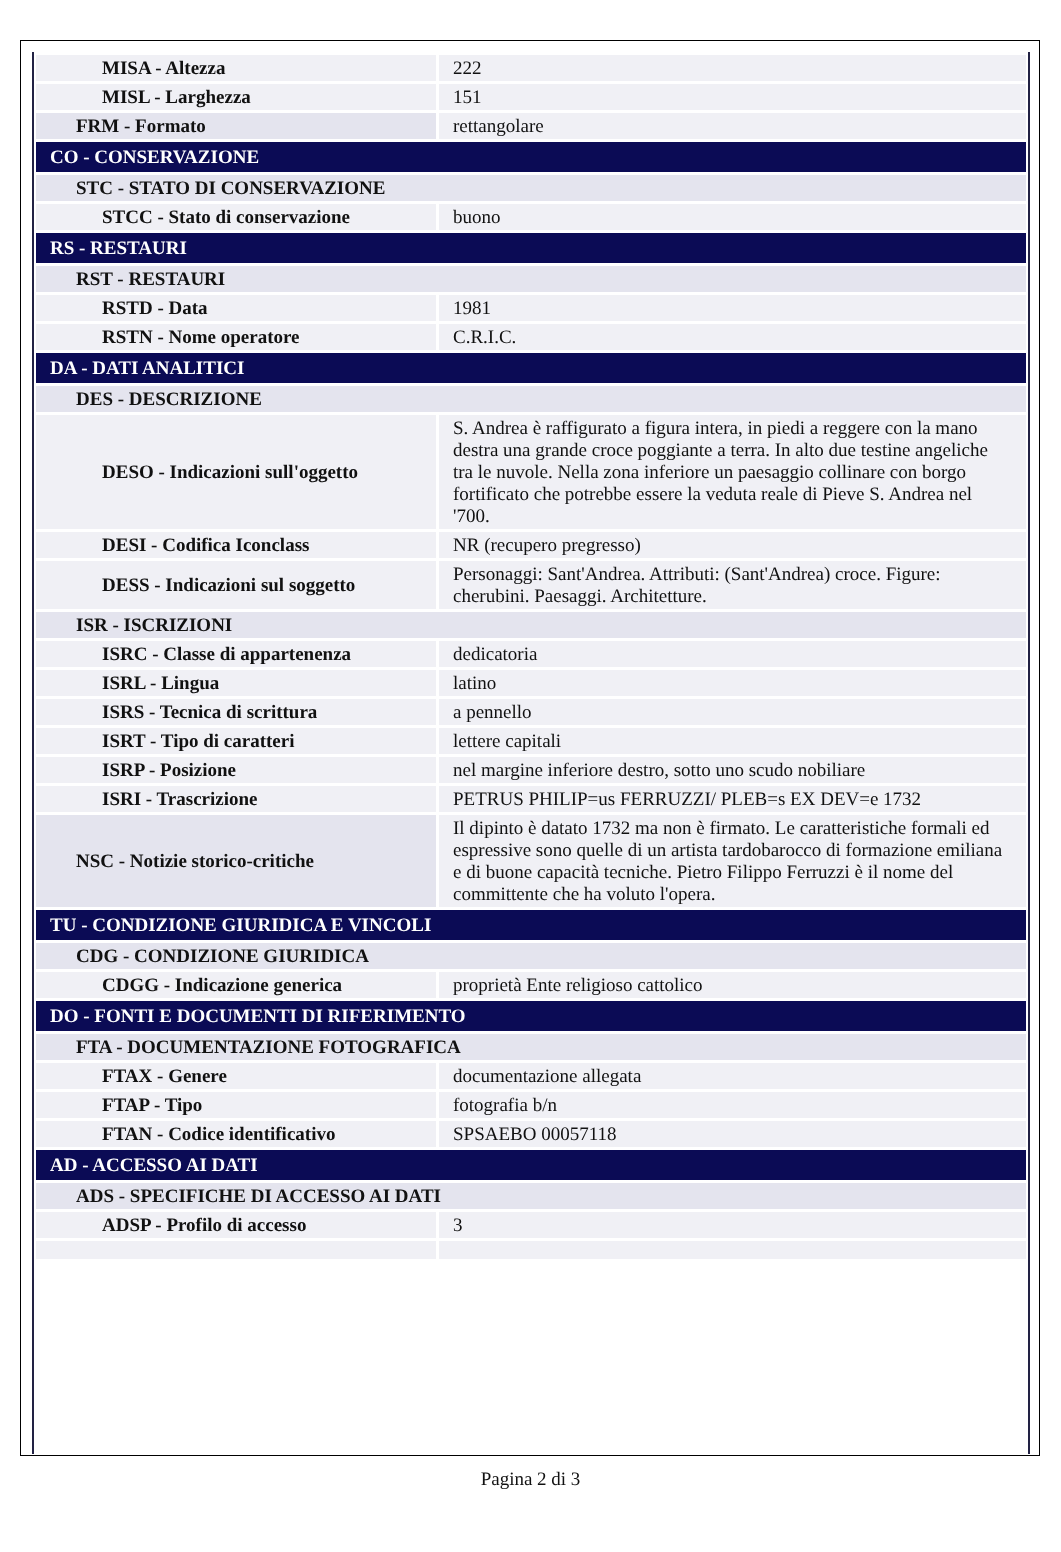| MISA - Altezza | 222 |
| MISL - Larghezza | 151 |
| FRM - Formato | rettangolare |
| CO - CONSERVAZIONE | |
| STC - STATO DI CONSERVAZIONE | |
| STCC - Stato di conservazione | buono |
| RS - RESTAURI | |
| RST - RESTAURI | |
| RSTD - Data | 1981 |
| RSTN - Nome operatore | C.R.I.C. |
| DA - DATI ANALITICI | |
| DES - DESCRIZIONE | |
| DESO - Indicazioni sull'oggetto | S. Andrea è raffigurato a figura intera, in piedi a reggere con la mano destra una grande croce poggiante a terra. In alto due testine angeliche tra le nuvole. Nella zona inferiore un paesaggio collinare con borgo fortificato che potrebbe essere la veduta reale di Pieve S. Andrea nel '700. |
| DESI - Codifica Iconclass | NR (recupero pregresso) |
| DESS - Indicazioni sul soggetto | Personaggi: Sant'Andrea. Attributi: (Sant'Andrea) croce. Figure: cherubini. Paesaggi. Architetture. |
| ISR - ISCRIZIONI | |
| ISRC - Classe di appartenenza | dedicatoria |
| ISRL - Lingua | latino |
| ISRS - Tecnica di scrittura | a pennello |
| ISRT - Tipo di caratteri | lettere capitali |
| ISRP - Posizione | nel margine inferiore destro, sotto uno scudo nobiliare |
| ISRI - Trascrizione | PETRUS PHILIP=us FERRUZZI/ PLEB=s EX DEV=e 1732 |
| NSC - Notizie storico-critiche | Il dipinto è datato 1732 ma non è firmato. Le caratteristiche formali ed espressive sono quelle di un artista tardobarocco di formazione emiliana e di buone capacità tecniche. Pietro Filippo Ferruzzi è il nome del committente che ha voluto l'opera. |
| TU - CONDIZIONE GIURIDICA E VINCOLI | |
| CDG - CONDIZIONE GIURIDICA | |
| CDGG - Indicazione generica | proprietà Ente religioso cattolico |
| DO - FONTI E DOCUMENTI DI RIFERIMENTO | |
| FTA - DOCUMENTAZIONE FOTOGRAFICA | |
| FTAX - Genere | documentazione allegata |
| FTAP - Tipo | fotografia b/n |
| FTAN - Codice identificativo | SPSAEBO 00057118 |
| AD - ACCESSO AI DATI | |
| ADS - SPECIFICHE DI ACCESSO AI DATI | |
| ADSP - Profilo di accesso | 3 |
Pagina 2 di 3